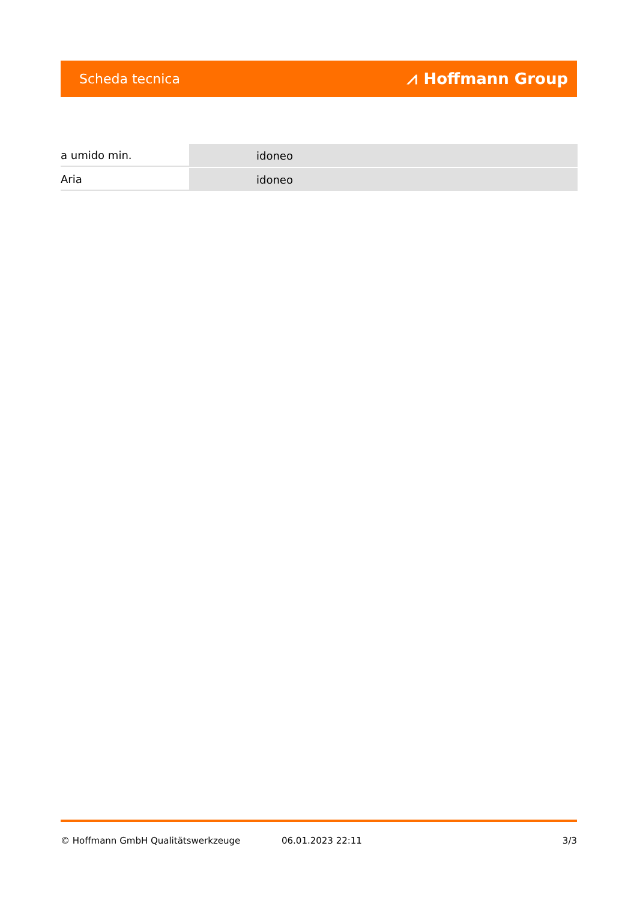Scheda tecnica ⩘ Hoffmann Group
| a umido min. | idoneo |
| Aria | idoneo |
© Hoffmann GmbH Qualitätswerkzeuge 06.01.2023 22:11 3/3